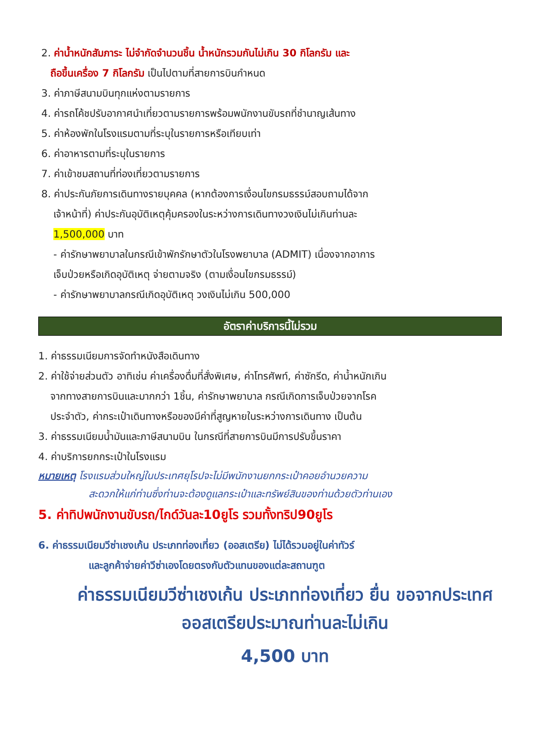2. ค่าน้ำหนักสัมภาระ ไม่จำกัดจำนวนชิ้น น้ำหนักรวมกันไม่เกิน 30 กิโลกรัม และ
ถือขึ้นเครื่อง 7 กิโลกรัม เป็นไปตามที่สายการบินกำหนด
3. ค่าภาษีสนามบินทุกแห่งตามรายการ
4. ค่ารถโค้ชปรับอากาศนำเที่ยวตามรายการพร้อมพนักงานขับรถที่ชำนาญเส้นทาง
5. ค่าห้องพักในโรงแรมตามที่ระบุในรายการหรือเทียบเท่า
6. ค่าอาหารตามที่ระบุในรายการ
7. ค่าเข้าชมสถานที่ท่องเที่ยวตามรายการ
8. ค่าประกันภัยการเดินทางรายบุคคล (หากต้องการเงื่อนไขกรมธรรม์สอบถามได้จาก
เจ้าหน้าที่) ค่าประกันอุบัติเหตุคุ้มครองในระหว่างการเดินทางวงเงินไม่เกินท่านละ
1,500,000 บาท
- ค่ารักษาพยาบาลในกรณีเข้าพักรักษาตัวในโรงพยาบาล (ADMIT) เนื่องจากอาการ
เจ็บป่วยหรือเกิดอุบัติเหตุ จ่ายตามจริง (ตามเงื่อนไขกรมธรรม์)
- ค่ารักษาพยาบาลกรณีเกิดอุบัติเหตุ วงเงินไม่เกิน 500,000
อัตราค่าบริการนี้ไม่รวม
1. ค่าธรรมเนียมการจัดทำหนังสือเดินทาง
2. ค่าใช้จ่ายส่วนตัว อาทิเช่น ค่าเครื่องดื่มที่สั่งพิเศษ, ค่าโทรศัพท์, ค่าซักรีด, ค่าน้ำหนักเกิน
จากทางสายการบินและมากกว่า 1ชิ้น, ค่ารักษาพยาบาล กรณีเกิดการเจ็บป่วยจากโรค
ประจำตัว, ค่ากระเป๋าเดินทางหรือของมีค่าที่สูญหายในระหว่างการเดินทาง เป็นต้น
3. ค่าธรรมเนียมน้ำมันและภาษีสนามบิน ในกรณีที่สายการบินมีการปรับขึ้นราคา
4. ค่าบริการยกกระเป๋าในโรงแรม
หมายเหตุ โรงแรมส่วนใหญ่ในประเทศยุโรปจะไม่มีพนักงานยกกระเป๋าคอยอำนวยความ
สะดวกให้แก่ท่านซึ่งท่านจะต้องดูแลกระเป๋าและทรัพย์สินของท่านด้วยตัวท่านเอง
5. ค่าทิปพนักงานขับรถ/ไกด์วันละ10ยูโร รวมทั้งทริป90ยูโร
6. ค่าธรรมเนียมวีซ่าเชงเก้น ประเภทท่องเที่ยว (ออสเตรีย) ไม่ได้รวมอยู่ในค่าทัวร์
และลูกค้าจ่ายค่าวีซ่าเองโดยตรงกับตัวแทนของแต่ละสถานฑูต
ค่าธรรมเนียมวีซ่าเชงเก้น ประเภทท่องเที่ยว ยื่น ขอจากประเทศออสเตรียประมาณท่านละไม่เกิน
4,500 บาท